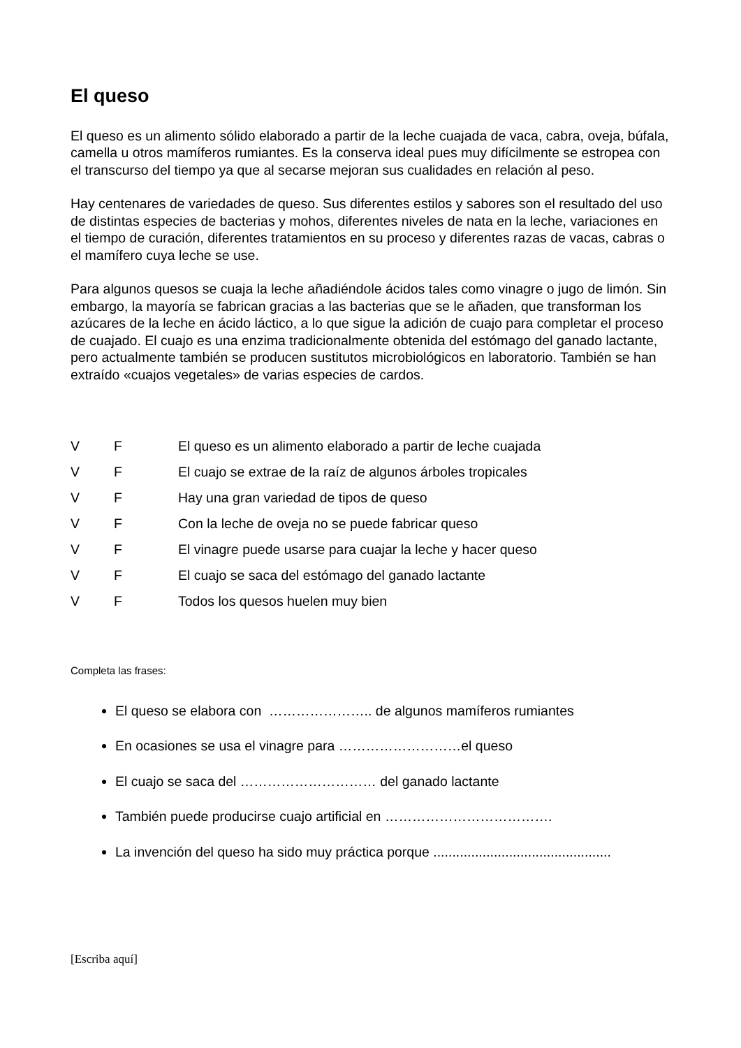El queso
El queso es un alimento sólido elaborado a partir de la leche cuajada de vaca, cabra, oveja, búfala, camella u otros mamíferos rumiantes. Es la conserva ideal pues muy difícilmente se estropea con el transcurso del tiempo ya que al secarse mejoran sus cualidades en relación al peso.
Hay centenares de variedades de queso. Sus diferentes estilos y sabores son el resultado del uso de distintas especies de bacterias y mohos, diferentes niveles de nata en la leche, variaciones en el tiempo de curación, diferentes tratamientos en su proceso y diferentes razas de vacas, cabras o el mamífero cuya leche se use.
Para algunos quesos se cuaja la leche añadiéndole ácidos tales como vinagre o jugo de limón. Sin embargo, la mayoría se fabrican gracias a las bacterias que se le añaden, que transforman los azúcares de la leche en ácido láctico, a lo que sigue la adición de cuajo para completar el proceso de cuajado. El cuajo es una enzima tradicionalmente obtenida del estómago del ganado lactante, pero actualmente también se producen sustitutos microbiológicos en laboratorio. También se han extraído «cuajos vegetales» de varias especies de cardos.
V F El queso es un alimento elaborado a partir de leche cuajada
V F El cuajo se extrae de la raíz de algunos árboles tropicales
V F Hay una gran variedad de tipos de queso
V F Con la leche de oveja no se puede fabricar queso
V F El vinagre puede usarse para cuajar la leche y hacer queso
V F El cuajo se saca del estómago del ganado lactante
V F Todos los quesos huelen muy bien
Completa las frases:
El queso se elabora con ………………….. de algunos mamíferos rumiantes
En ocasiones se usa el vinagre para ………………………el queso
El cuajo se saca del ………………………… del ganado lactante
También puede producirse cuajo artificial en ……………………………….
La invención del queso ha sido muy práctica porque ...............................................
[Escriba aquí]